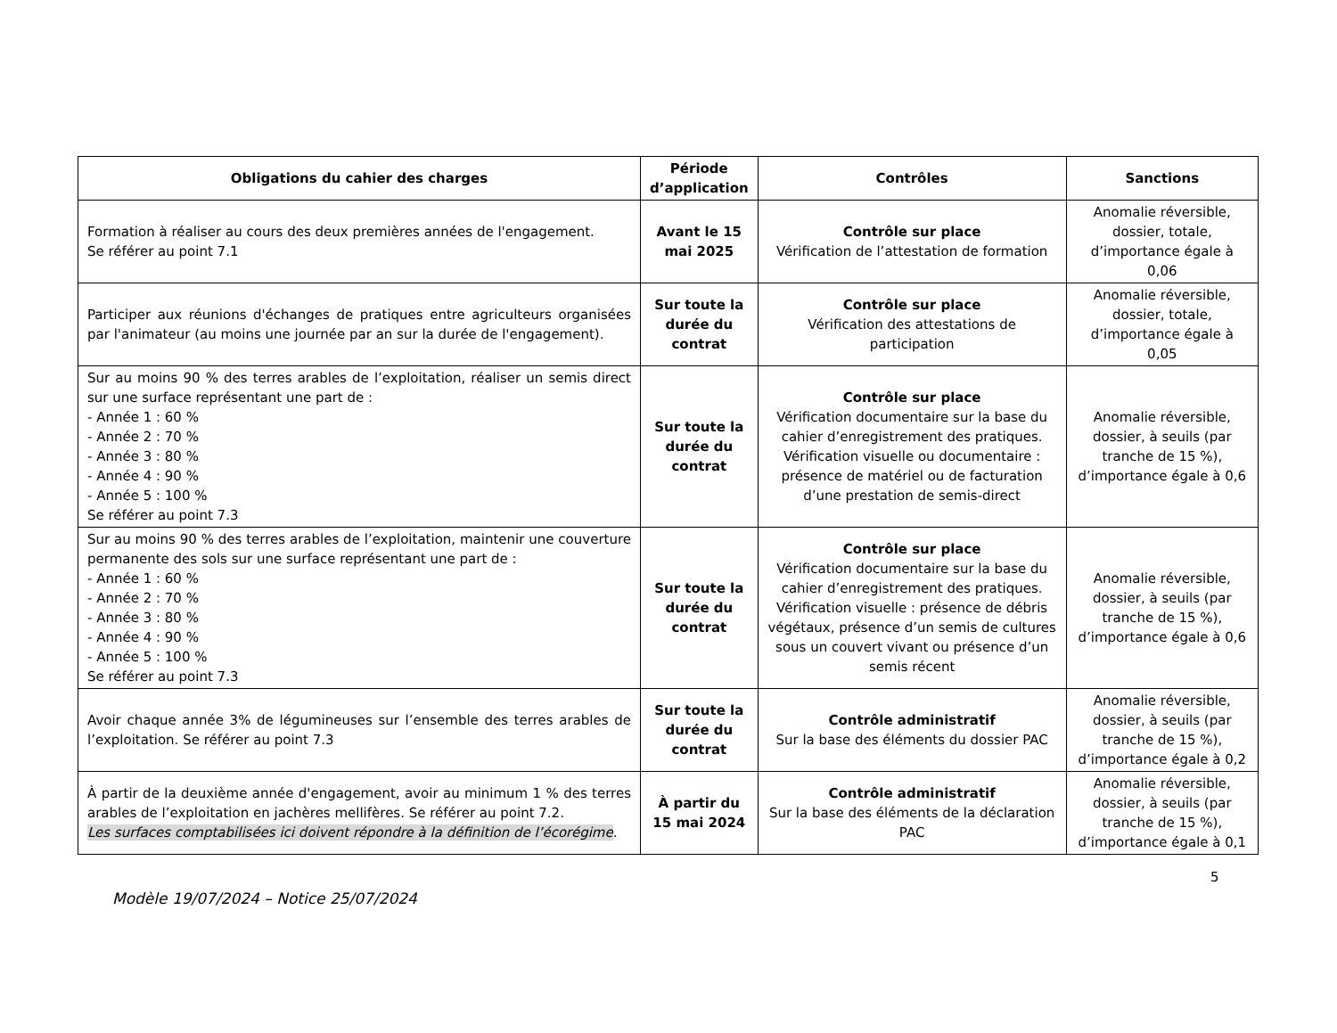| Obligations du cahier des charges | Période d’application | Contrôles | Sanctions |
| --- | --- | --- | --- |
| Formation à réaliser au cours des deux premières années de l'engagement. Se référer au point 7.1 | Avant le 15 mai 2025 | Contrôle sur place Vérification de l’attestation de formation | Anomalie réversible, dossier, totale, d’importance égale à 0,06 |
| Participer aux réunions d'échanges de pratiques entre agriculteurs organisées par l'animateur (au moins une journée par an sur la durée de l'engagement). | Sur toute la durée du contrat | Contrôle sur place Vérification des attestations de participation | Anomalie réversible, dossier, totale, d’importance égale à 0,05 |
| Sur au moins 90 % des terres arables de l’exploitation, réaliser un semis direct sur une surface représentant une part de : - Année 1 : 60 % - Année 2 : 70 % - Année 3 : 80 % - Année 4 : 90 % - Année 5 : 100 % Se référer au point 7.3 | Sur toute la durée du contrat | Contrôle sur place Vérification documentaire sur la base du cahier d’enregistrement des pratiques. Vérification visuelle ou documentaire : présence de matériel ou de facturation d’une prestation de semis-direct | Anomalie réversible, dossier, à seuils (par tranche de 15 %), d’importance égale à 0,6 |
| Sur au moins 90 % des terres arables de l’exploitation, maintenir une couverture permanente des sols sur une surface représentant une part de : - Année 1 : 60 % - Année 2 : 70 % - Année 3 : 80 % - Année 4 : 90 % - Année 5 : 100 % Se référer au point 7.3 | Sur toute la durée du contrat | Contrôle sur place Vérification documentaire sur la base du cahier d’enregistrement des pratiques. Vérification visuelle : présence de débris végétaux, présence d’un semis de cultures sous un couvert vivant ou présence d’un semis récent | Anomalie réversible, dossier, à seuils (par tranche de 15 %), d’importance égale à 0,6 |
| Avoir chaque année 3% de légumineuses sur l’ensemble des terres arables de l’exploitation. Se référer au point 7.3 | Sur toute la durée du contrat | Contrôle administratif Sur la base des éléments du dossier PAC | Anomalie réversible, dossier, à seuils (par tranche de 15 %), d’importance égale à 0,2 |
| À partir de la deuxième année d'engagement, avoir au minimum 1 % des terres arables de l’exploitation en jachères mellifères. Se référer au point 7.2. Les surfaces comptabilisées ici doivent répondre à la définition de l’écorégime . | À partir du 15 mai 2024 | Contrôle administratif Sur la base des éléments de la déclaration PAC | Anomalie réversible, dossier, à seuils (par tranche de 15 %), d’importance égale à 0,1 |
5
Modèle 19/07/2024 – Notice 25/07/2024